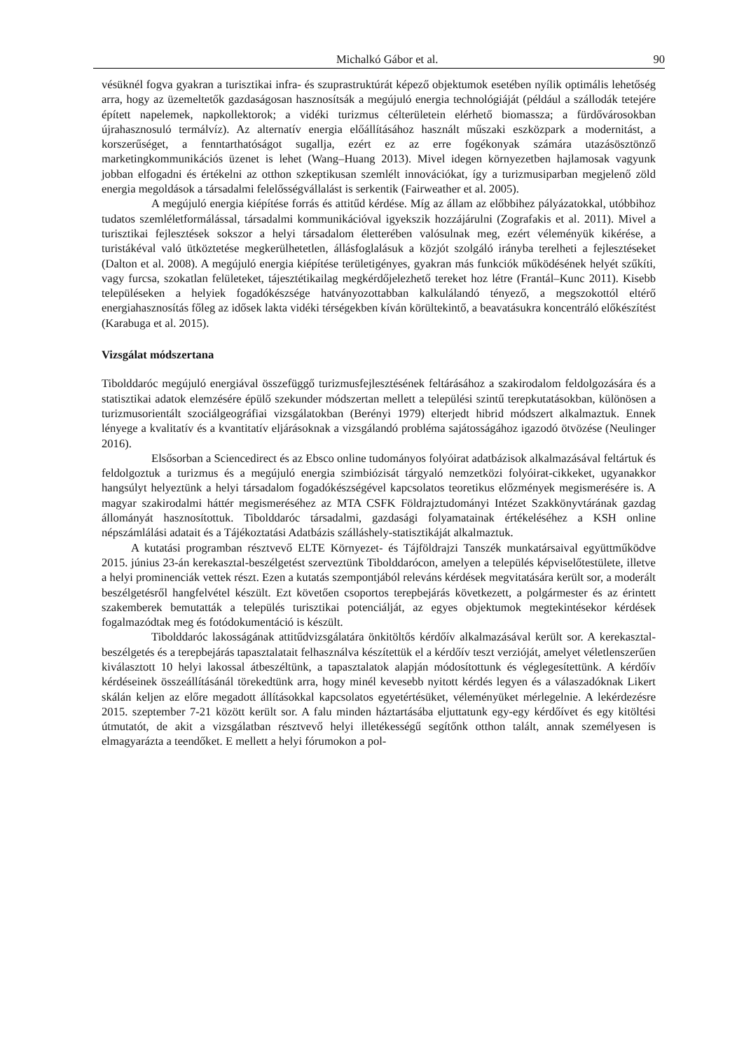Michalkó Gábor et al. 90
vésüknél fogva gyakran a turisztikai infra- és szuprastruktúrát képező objektumok esetében nyílik optimális lehetőség arra, hogy az üzemeltetők gazdaságosan hasznosítsák a megújuló energia technológiáját (például a szállodák tetejére épített napelemek, napkollektorok; a vidéki turizmus célterületein elérhető biomassza; a fürdővárosokban újrahasznosuló termálvíz). Az alternatív energia előállításához használt műszaki eszközpark a modernitást, a korszerűséget, a fenntarthatóságot sugallja, ezért ez az erre fogékonyak számára utazásösztönző marketingkommunikációs üzenet is lehet (Wang–Huang 2013). Mivel idegen környezetben hajlamosak vagyunk jobban elfogadni és értékelni az otthon szkeptikusan szemlélt innovációkat, így a turizmusiparban megjelenő zöld energia megoldások a társadalmi felelősségvállalást is serkentik (Fairweather et al. 2005).
A megújuló energia kiépítése forrás és attitűd kérdése. Míg az állam az előbbihez pályázatokkal, utóbbihoz tudatos szemléletformálással, társadalmi kommunikációval igyekszik hozzájárulni (Zografakis et al. 2011). Mivel a turisztikai fejlesztések sokszor a helyi társadalom életterében valósulnak meg, ezért véleményük kikérése, a turistákéval való ütköztetése megkerülhetetlen, állásfoglalásuk a közjót szolgáló irányba terelheti a fejlesztéseket (Dalton et al. 2008). A megújuló energia kiépítése területigényes, gyakran más funkciók működésének helyét szűkíti, vagy furcsa, szokatlan felületeket, tájesztétikailag megkérdőjelezhető tereket hoz létre (Frantál–Kunc 2011). Kisebb településeken a helyiek fogadókészsége hatványozottabban kalkulálandó tényező, a megszokottól eltérő energiahasznosítás főleg az idősek lakta vidéki térségekben kíván körültekintő, a beavatásukra koncentráló előkészítést (Karabuga et al. 2015).
Vizsgálat módszertana
Tibolddaróc megújuló energiával összefüggő turizmusfejlesztésének feltárásához a szakirodalom feldolgozására és a statisztikai adatok elemzésére épülő szekunder módszertan mellett a települési szintű terepkutatásokban, különösen a turizmusorientált szociálgeográfiai vizsgálatokban (Berényi 1979) elterjedt hibrid módszert alkalmaztuk. Ennek lényege a kvalitatív és a kvantitatív eljárásoknak a vizsgálandó probléma sajátosságához igazodó ötvözése (Neulinger 2016).
Elsősorban a Sciencedirect és az Ebsco online tudományos folyóirat adatbázisok alkalmazásával feltártuk és feldolgoztuk a turizmus és a megújuló energia szimbiózisát tárgyaló nemzetközi folyóirat-cikkeket, ugyanakkor hangsúlyt helyeztünk a helyi társadalom fogadókészségével kapcsolatos teoretikus előzmények megismerésére is. A magyar szakirodalmi háttér megismeréséhez az MTA CSFK Földrajztudományi Intézet Szakkönyvtárának gazdag állományát hasznosítottuk. Tibolddaróc társadalmi, gazdasági folyamatainak értékeléséhez a KSH online népszámlálási adatait és a Tájékoztatási Adatbázis szálláshely-statisztikáját alkalmaztuk.
A kutatási programban résztvevő ELTE Környezet- és Tájföldrajzi Tanszék munkatársaival együttműködve 2015. június 23-án kerekasztal-beszélgetést szerveztünk Tibolddarócon, amelyen a település képviselőtestülete, illetve a helyi prominenciák vettek részt. Ezen a kutatás szempontjából releváns kérdések megvitatására került sor, a moderált beszélgetésről hangfelvétel készült. Ezt követően csoportos terepbejárás következett, a polgármester és az érintett szakemberek bemutatták a település turisztikai potenciálját, az egyes objektumok megtekintésekor kérdések fogalmazódtak meg és fotódokumentáció is készült.
Tibolddaróc lakosságának attitűdvizsgálatára önkitöltős kérdőív alkalmazásával került sor. A kerekasztal-beszélgetés és a terepbejárás tapasztalatait felhasználva készítettük el a kérdőív teszt verzióját, amelyet véletlenszerűen kiválasztott 10 helyi lakossal átbeszéltünk, a tapasztalatok alapján módosítottunk és véglegesítettünk. A kérdőív kérdéseinek összeállításánál törekedtünk arra, hogy minél kevesebb nyitott kérdés legyen és a válaszadóknak Likert skálán keljen az előre megadott állításokkal kapcsolatos egyetértésüket, véleményüket mérlegelnie. A lekérdezésre 2015. szeptember 7-21 között került sor. A falu minden háztartásába eljuttatunk egy-egy kérdőívet és egy kitöltési útmutatót, de akit a vizsgálatban résztvevő helyi illetékességű segítőnk otthon talált, annak személyesen is elmagyarázta a teendőket. E mellett a helyi fórumokon a pol-